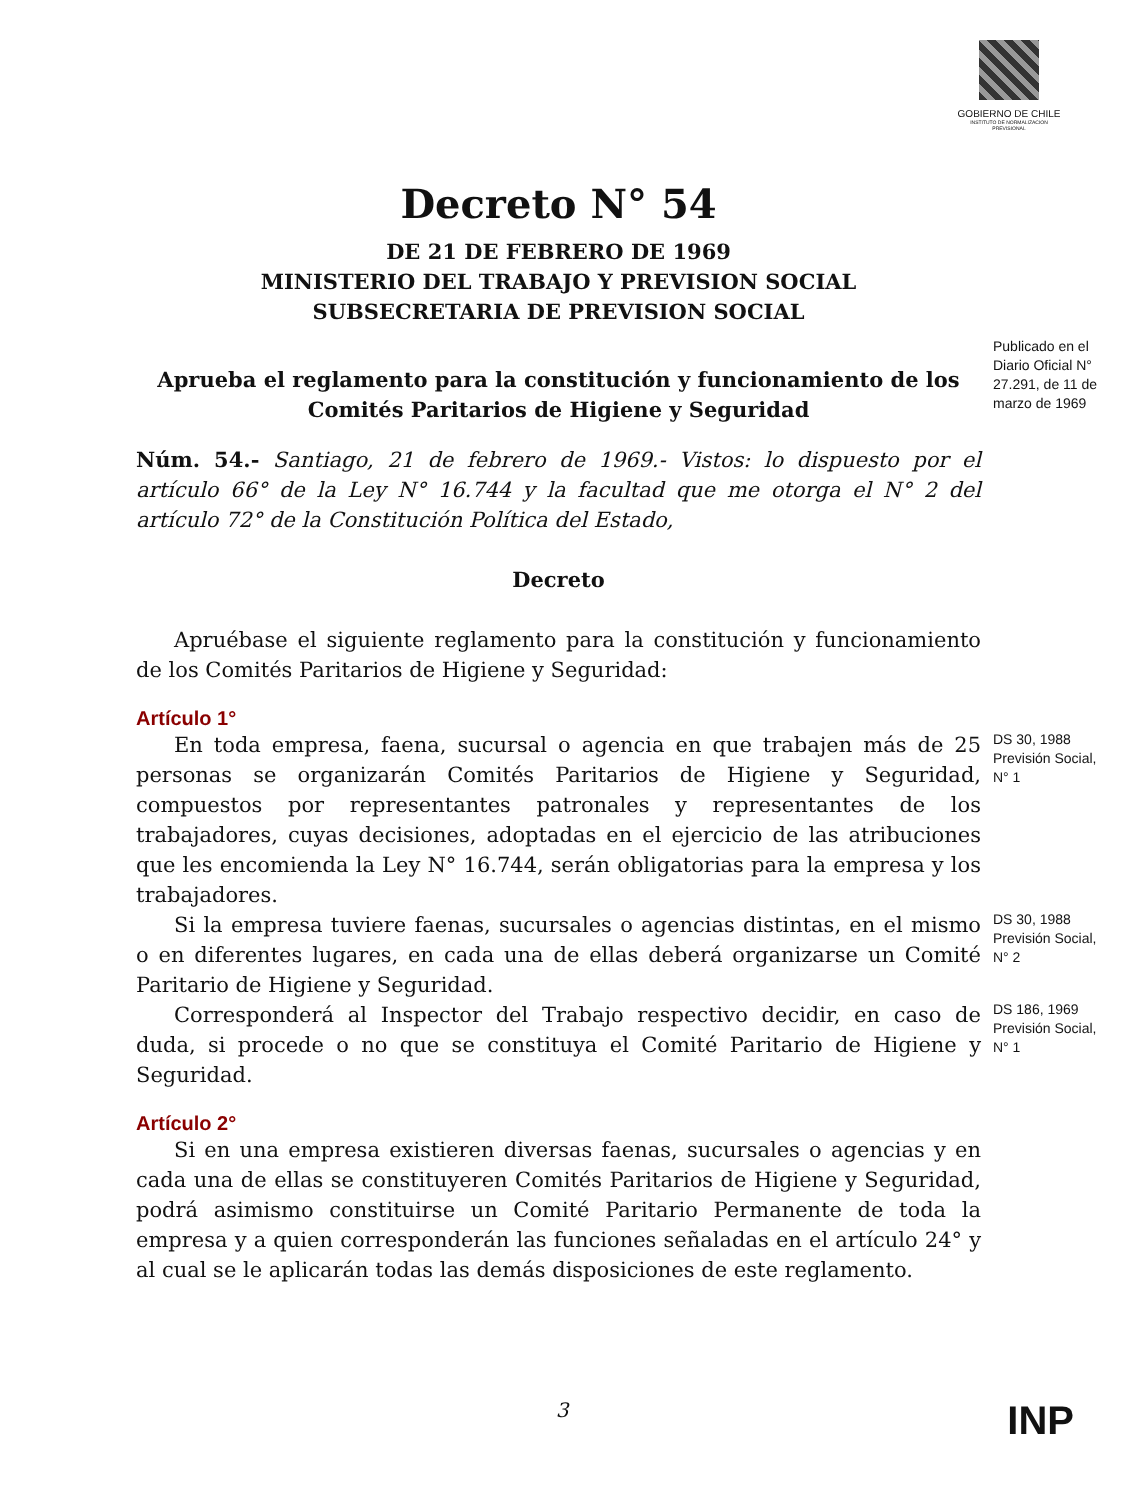GOBIERNO DE CHILE
INSTITUTO DE NORMALIZACION PREVISIONAL
Decreto N° 54
DE 21 DE FEBRERO DE 1969
MINISTERIO DEL TRABAJO Y PREVISION SOCIAL
SUBSECRETARIA DE PREVISION SOCIAL
Aprueba el reglamento para la constitución y funcionamiento de los Comités Paritarios de Higiene y Seguridad
Publicado en el Diario Oficial N° 27.291, de 11 de marzo de 1969
Núm. 54.- Santiago, 21 de febrero de 1969.- Vistos: lo dispuesto por el artículo 66° de la Ley N° 16.744 y la facultad que me otorga el N° 2 del artículo 72° de la Constitución Política del Estado,
Decreto
Apruébase el siguiente reglamento para la constitución y funcionamiento de los Comités Paritarios de Higiene y Seguridad:
Artículo 1°
En toda empresa, faena, sucursal o agencia en que trabajen más de 25 personas se organizarán Comités Paritarios de Higiene y Seguridad, compuestos por representantes patronales y representantes de los trabajadores, cuyas decisiones, adoptadas en el ejercicio de las atribuciones que les encomienda la Ley N° 16.744, serán obligatorias para la empresa y los trabajadores.
DS 30, 1988 Previsión Social, N° 1
Si la empresa tuviere faenas, sucursales o agencias distintas, en el mismo o en diferentes lugares, en cada una de ellas deberá organizarse un Comité Paritario de Higiene y Seguridad.
DS 30, 1988 Previsión Social, N° 2
Corresponderá al Inspector del Trabajo respectivo decidir, en caso de duda, si procede o no que se constituya el Comité Paritario de Higiene y Seguridad.
DS 186, 1969 Previsión Social, N° 1
Artículo 2°
Si en una empresa existieren diversas faenas, sucursales o agencias y en cada una de ellas se constituyeren Comités Paritarios de Higiene y Seguridad, podrá asimismo constituirse un Comité Paritario Permanente de toda la empresa y a quien corresponderán las funciones señaladas en el artículo 24° y al cual se le aplicarán todas las demás disposiciones de este reglamento.
3 INP